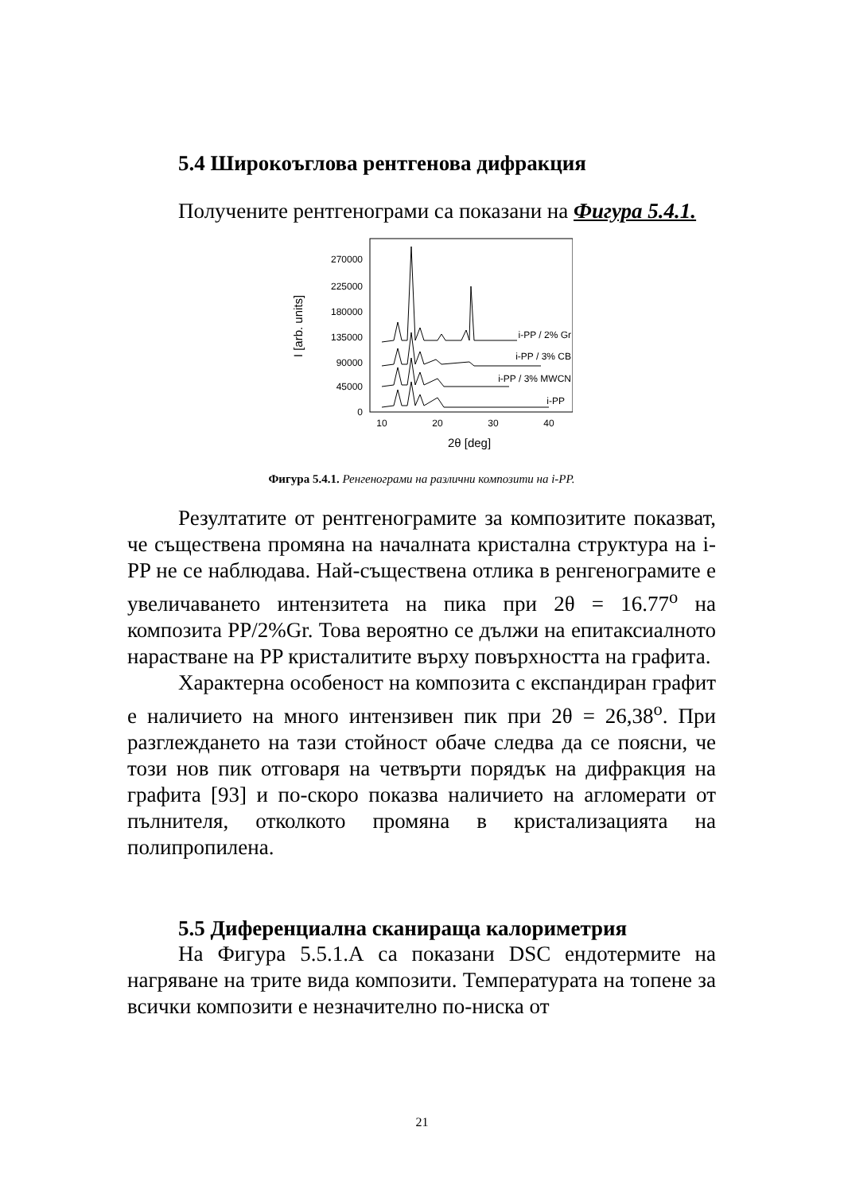5.4 Широкоъглова рентгенова дифракция
Получените рентгенограми са показани на Фигура 5.4.1.
270000
225000
180000
135000
90000
45000
0
I [arb. units]
10
20
30
40
2θ [deg]
i-PP / 2% Gr
i-PP / 3% CB
i-PP / 3% MWCN
i-PP
Фигура 5.4.1. Ренгенограми на различни композити на i-PP.
Резултатите от рентгенограмите за композитите показват, че съществена промяна на началната кристална структура на i-PP не се наблюдава. Най-съществена отлика в ренгенограмите е увеличаването интензитета на пика при 2θ = 16.77<sup>o</sup> на композита PP/2%Gr. Това вероятно се дължи на епитаксиалното нарастване на PP кристалитите върху повърхността на графита.
Характерна особеност на композита с експандиран графит е наличието на много интензивен пик при 2θ = 26,38<sup>o</sup>. При разглеждането на тази стойност обаче следва да се поясни, че този нов пик отговаря на четвърти порядък на дифракция на графита [93] и по-скоро показва наличието на агломерати от пълнителя, отколкото промяна в кристализацията на полипропилена.
5.5 Диференциална сканираща калориметрия
На Фигура 5.5.1.А са показани DSC ендотермите на нагряване на трите вида композити. Температурата на топене за всички композити е незначително по-ниска от
21